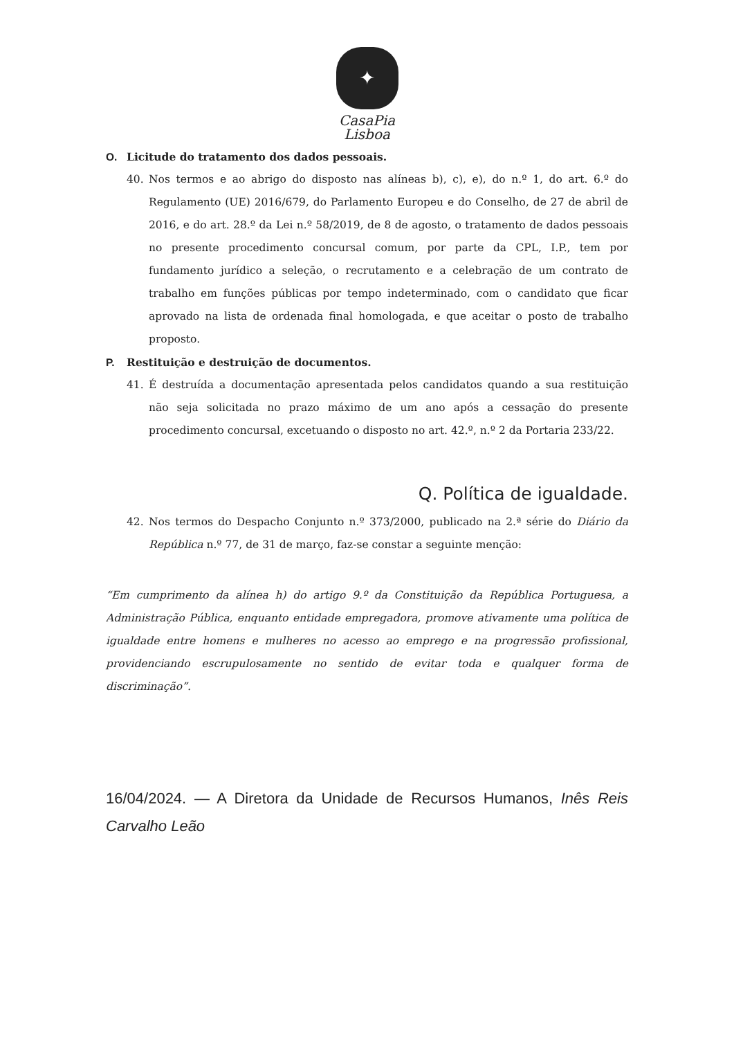✦
CasaPia
Lisboa
O. Licitude do tratamento dos dados pessoais.
40. Nos termos e ao abrigo do disposto nas alíneas b), c), e), do n.º 1, do art. 6.º do Regulamento (UE) 2016/679, do Parlamento Europeu e do Conselho, de 27 de abril de 2016, e do art. 28.º da Lei n.º 58/2019, de 8 de agosto, o tratamento de dados pessoais no presente procedimento concursal comum, por parte da CPL, I.P., tem por fundamento jurídico a seleção, o recrutamento e a celebração de um contrato de trabalho em funções públicas por tempo indeterminado, com o candidato que ficar aprovado na lista de ordenada final homologada, e que aceitar o posto de trabalho proposto.
P. Restituição e destruição de documentos.
41. É destruída a documentação apresentada pelos candidatos quando a sua restituição não seja solicitada no prazo máximo de um ano após a cessação do presente procedimento concursal, excetuando o disposto no art. 42.º, n.º 2 da Portaria 233/22.
Q. Política de igualdade.
42. Nos termos do Despacho Conjunto n.º 373/2000, publicado na 2.ª série do Diário da República n.º 77, de 31 de março, faz-se constar a seguinte menção:
“Em cumprimento da alínea h) do artigo 9.º da Constituição da República Portuguesa, a Administração Pública, enquanto entidade empregadora, promove ativamente uma política de igualdade entre homens e mulheres no acesso ao emprego e na progressão profissional, providenciando escrupulosamente no sentido de evitar toda e qualquer forma de discriminação”.
16/04/2024. — A Diretora da Unidade de Recursos Humanos, Inês Reis Carvalho Leão